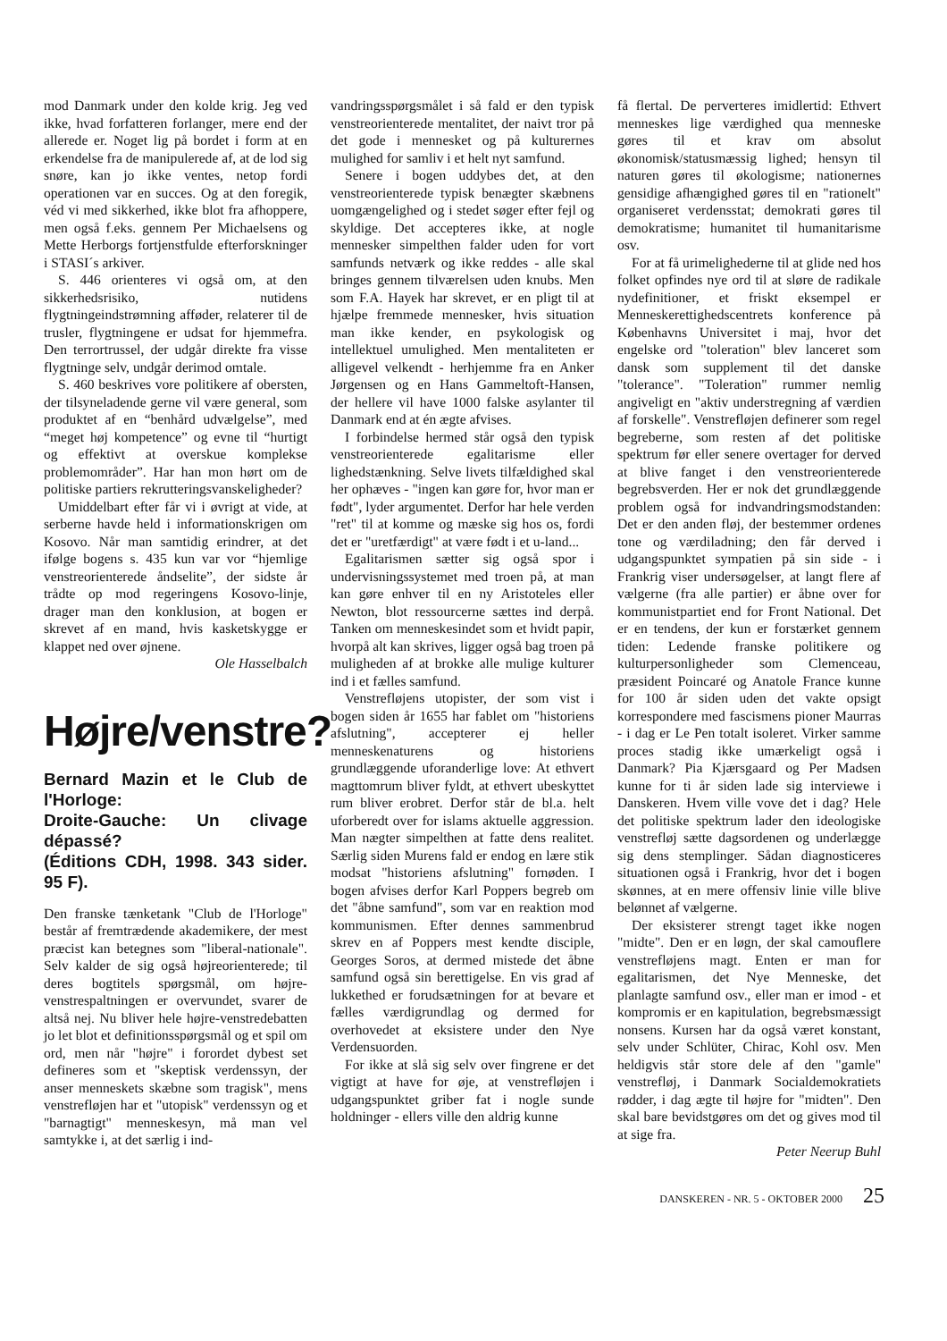mod Danmark under den kolde krig. Jeg ved ikke, hvad forfatteren forlanger, mere end der allerede er. Noget lig på bordet i form at en erkendelse fra de manipulerede af, at de lod sig snøre, kan jo ikke ventes, netop fordi operationen var en succes. Og at den foregik, véd vi med sikkerhed, ikke blot fra afhoppere, men også f.eks. gennem Per Michaelsens og Mette Herborgs fortjenstfulde efterforskninger i STASI´s arkiver.
S. 446 orienteres vi også om, at den sikkerhedsrisiko, nutidens flygtningeindstrømning afføder, relaterer til de trusler, flygtningene er udsat for hjemmefra. Den terrortrussel, der udgår direkte fra visse flygtninge selv, undgår derimod omtale.
S. 460 beskrives vore politikere af obersten, der tilsyneladende gerne vil være general, som produktet af en “benhård udvælgelse”, med “meget høj kompetence” og evne til “hurtigt og effektivt at overskue komplekse problemområder”. Har han mon hørt om de politiske partiers rekrutteringsvanskeligheder?
Umiddelbart efter får vi i øvrigt at vide, at serberne havde held i informationskrigen om Kosovo. Når man samtidig erindrer, at det ifølge bogens s. 435 kun var vor “hjemlige venstreorienterede åndselite”, der sidste år trådte op mod regeringens Kosovo-linje, drager man den konklusion, at bogen er skrevet af en mand, hvis kasketskygge er klappet ned over øjnene.
Ole Hasselbalch
Højre/venstre?
Bernard Mazin et le Club de l'Horloge:
Droite-Gauche: Un clivage dépassé?
(Éditions CDH, 1998. 343 sider. 95 F).
Den franske tænketank "Club de l'Horloge" består af fremtrædende akademikere, der mest præcist kan betegnes som "liberal-nationale". Selv kalder de sig også højreorienterede; til deres bogtitels spørgsmål, om højre-venstrespaltningen er overvundet, svarer de altså nej. Nu bliver hele højre-venstredebatten jo let blot et definitionsspørgsmål og et spil om ord, men når "højre" i forordet dybest set defineres som et "skeptisk verdenssyn, der anser menneskets skæbne som tragisk", mens venstrefløjen har et "utopisk" verdenssyn og et "barnagtigt" menneskesyn, må man vel samtykke i, at det særlig i ind-
vandringsspørgsmålet i så fald er den typisk venstreorienterede mentalitet, der naivt tror på det gode i mennesket og på kulturernes mulighed for samliv i et helt nyt samfund.
Senere i bogen uddybes det, at den venstreorienterede typisk benægter skæbnens uomgængelighed og i stedet søger efter fejl og skyldige. Det accepteres ikke, at nogle mennesker simpelthen falder uden for vort samfunds netværk og ikke reddes - alle skal bringes gennem tilværelsen uden knubs. Men som F.A. Hayek har skrevet, er en pligt til at hjælpe fremmede mennesker, hvis situation man ikke kender, en psykologisk og intellektuel umulighed. Men mentaliteten er alligevel velkendt - herhjemme fra en Anker Jørgensen og en Hans Gammeltoft-Hansen, der hellere vil have 1000 falske asylanter til Danmark end at én ægte afvises.
I forbindelse hermed står også den typisk venstreorienterede egalitarisme eller lighedstænkning. Selve livets tilfældighed skal her ophæves - "ingen kan gøre for, hvor man er født", lyder argumentet. Derfor har hele verden "ret" til at komme og mæske sig hos os, fordi det er "uretfærdigt" at være født i et u-land...
Egalitarismen sætter sig også spor i undervisningssystemet med troen på, at man kan gøre enhver til en ny Aristoteles eller Newton, blot ressourcerne sættes ind derpå. Tanken om menneskesindet som et hvidt papir, hvorpå alt kan skrives, ligger også bag troen på muligheden af at brokke alle mulige kulturer ind i et fælles samfund.
Venstrefløjens utopister, der som vist i bogen siden år 1655 har fablet om "historiens afslutning", accepterer ej heller menneskenaturens og historiens grundlæggende uforanderlige love: At ethvert magttomrum bliver fyldt, at ethvert ubeskyttet rum bliver erobret. Derfor står de bl.a. helt uforberedt over for islams aktuelle aggression. Man nægter simpelthen at fatte dens realitet. Særlig siden Murens fald er endog en lære stik modsat "historiens afslutning" fornøden. I bogen afvises derfor Karl Poppers begreb om det "åbne samfund", som var en reaktion mod kommunismen. Efter dennes sammenbrud skrev en af Poppers mest kendte disciple, Georges Soros, at dermed mistede det åbne samfund også sin berettigelse. En vis grad af lukkethed er forudsætningen for at bevare et fælles værdigrundlag og dermed for overhovedet at eksistere under den Nye Verdensuorden.
For ikke at slå sig selv over fingrene er det vigtigt at have for øje, at venstrefløjen i udgangspunktet griber fat i nogle sunde holdninger - ellers ville den aldrig kunne
få flertal. De perverteres imidlertid: Ethvert menneskes lige værdighed qua menneske gøres til et krav om absolut økonomisk/statusmæssig lighed; hensyn til naturen gøres til økologisme; nationernes gensidige afhængighed gøres til en "rationelt" organiseret verdensstat; demokrati gøres til demokratisme; humanitet til humanitarisme osv.
For at få urimelighederne til at glide ned hos folket opfindes nye ord til at sløre de radikale nydefinitioner, et friskt eksempel er Menneskerettighedscentrets konference på Københavns Universitet i maj, hvor det engelske ord "toleration" blev lanceret som dansk som supplement til det danske "tolerance". "Toleration" rummer nemlig angiveligt en "aktiv understregning af værdien af forskelle". Venstrefløjen definerer som regel begreberne, som resten af det politiske spektrum før eller senere overtager for derved at blive fanget i den venstreorienterede begrebsverden. Her er nok det grundlæggende problem også for indvandringsmodstanden: Det er den anden fløj, der bestemmer ordenes tone og værdiladning; den får derved i udgangspunktet sympatien på sin side - i Frankrig viser undersøgelser, at langt flere af vælgerne (fra alle partier) er åbne over for kommunistpartiet end for Front National. Det er en tendens, der kun er forstærket gennem tiden: Ledende franske politikere og kulturpersonligheder som Clemenceau, præsident Poincaré og Anatole France kunne for 100 år siden uden det vakte opsigt korrespondere med fascismens pioner Maurras - i dag er Le Pen totalt isoleret. Virker samme proces stadig ikke umærkeligt også i Danmark? Pia Kjærsgaard og Per Madsen kunne for ti år siden lade sig interviewe i Danskeren. Hvem ville vove det i dag? Hele det politiske spektrum lader den ideologiske venstrefløj sætte dagsordenen og underlægge sig dens stemplinger. Sådan diagnosticeres situationen også i Frankrig, hvor det i bogen skønnes, at en mere offensiv linie ville blive belønnet af vælgerne.
Der eksisterer strengt taget ikke nogen "midte". Den er en løgn, der skal camouflere venstrefløjens magt. Enten er man for egalitarismen, det Nye Menneske, det planlagte samfund osv., eller man er imod - et kompromis er en kapitulation, begrebsmæssigt nonsens. Kursen har da også været konstant, selv under Schlüter, Chirac, Kohl osv. Men heldigvis står store dele af den "gamle" venstrefløj, i Danmark Socialdemokratiets rødder, i dag ægte til højre for "midten". Den skal bare bevidstgøres om det og gives mod til at sige fra.
Peter Neerup Buhl
DANSKEREN - NR. 5 - OKTOBER 2000 25